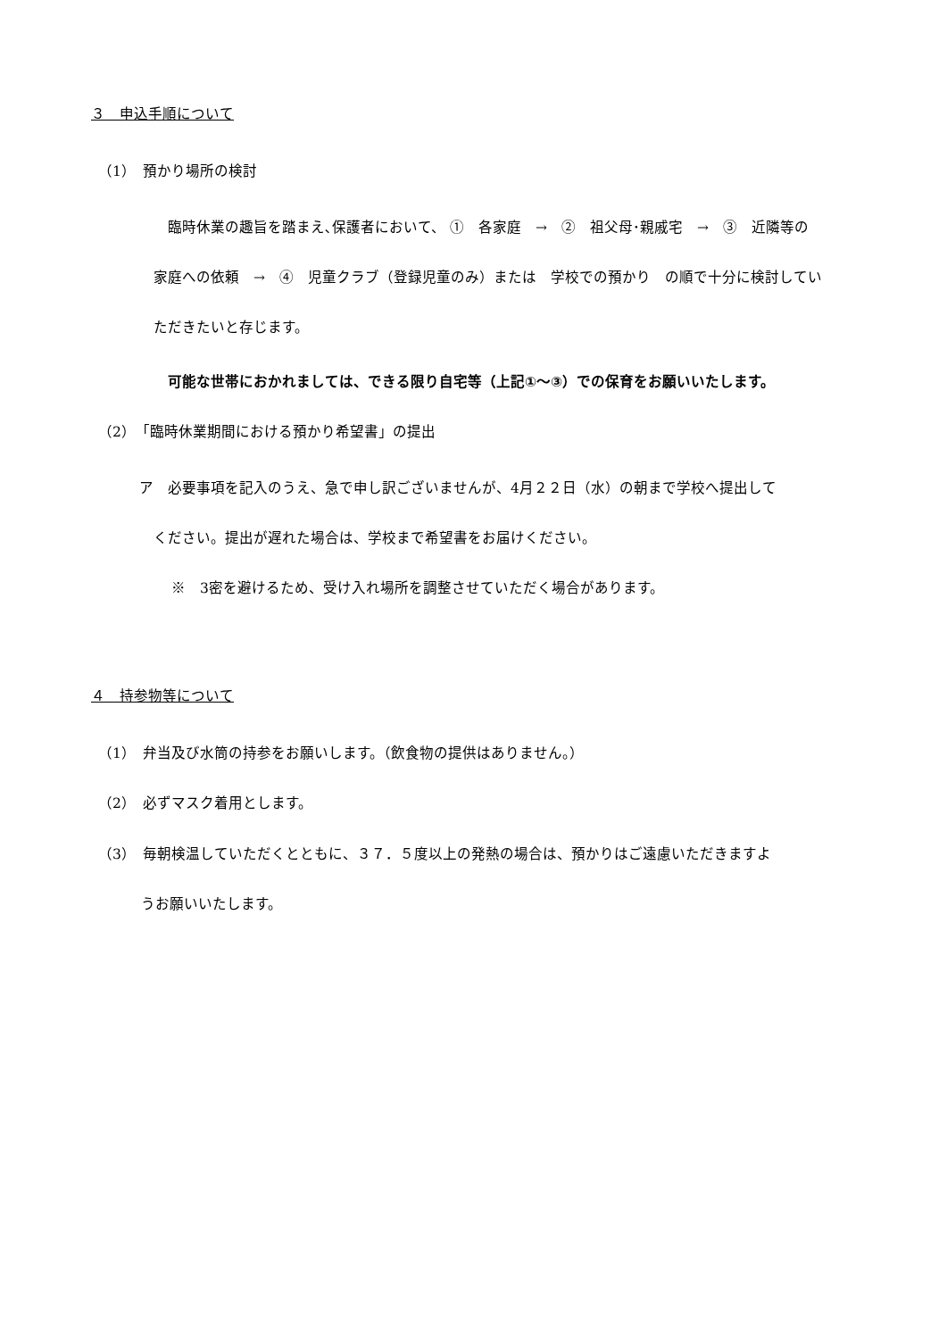３　申込手順について
（1）　預かり場所の検討
臨時休業の趣旨を踏まえ､保護者において、 ①　各家庭　→　②　祖父母･親戚宅　→　③　近隣等の家庭への依頼　→　④　児童クラブ（登録児童のみ）または　学校での預かり　の順で十分に検討していただきたいと存じます。
可能な世帯におかれましては、できる限り自宅等（上記①～③）での保育をお願いいたします。
（2）　「臨時休業期間における預かり希望書」の提出
ア　必要事項を記入のうえ、急で申し訳ございませんが、4月２２日（水）の朝まで学校へ提出して
　ください。提出が遅れた場合は、学校まで希望書をお届けください。
※　3密を避けるため、受け入れ場所を調整させていただく場合があります。
４　持参物等について
（1）　弁当及び水筒の持参をお願いします。（飲食物の提供はありません。）
（2）　必ずマスク着用とします。
（3）　毎朝検温していただくとともに、３７．５度以上の発熱の場合は、預かりはご遠慮いただきますよ
　　　うお願いいたします。